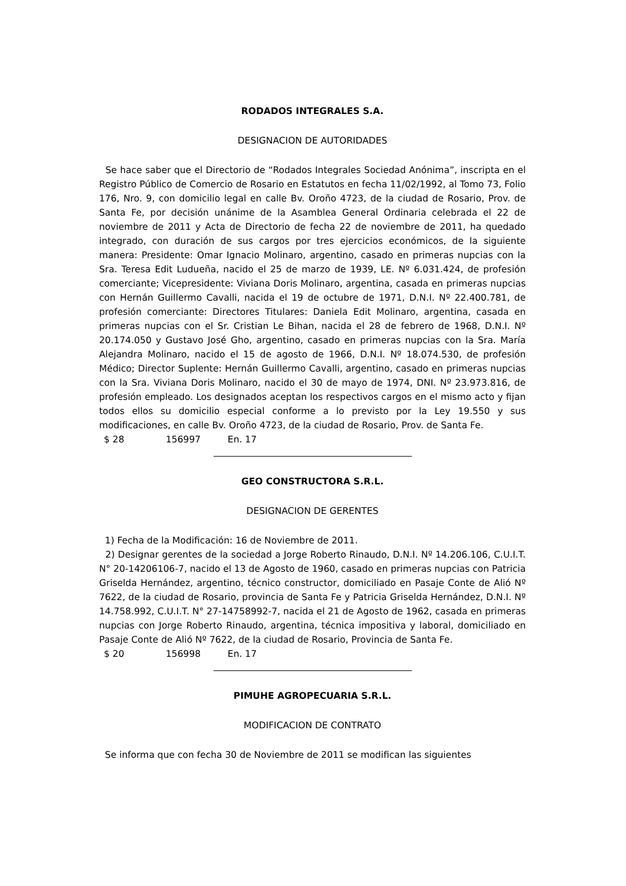RODADOS INTEGRALES S.A.
DESIGNACION DE AUTORIDADES
Se hace saber que el Directorio de “Rodados Integrales Sociedad Anónima”, inscripta en el Registro Público de Comercio de Rosario en Estatutos en fecha 11/02/1992, al Tomo 73, Folio 176, Nro. 9, con domicilio legal en calle Bv. Oroño 4723, de la ciudad de Rosario, Prov. de Santa Fe, por decisión unánime de la Asamblea General Ordinaria celebrada el 22 de noviembre de 2011 y Acta de Directorio de fecha 22 de noviembre de 2011, ha quedado integrado, con duración de sus cargos por tres ejercicios económicos, de la siguiente manera: Presidente: Omar Ignacio Molinaro, argentino, casado en primeras nupcias con la Sra. Teresa Edit Ludueña, nacido el 25 de marzo de 1939, LE. Nº 6.031.424, de profesión comerciante; Vicepresidente: Viviana Doris Molinaro, argentina, casada en primeras nupcias con Hernán Guillermo Cavalli, nacida el 19 de octubre de 1971, D.N.I. Nº 22.400.781, de profesión comerciante: Directores Titulares: Daniela Edit Molinaro, argentina, casada en primeras nupcias con el Sr. Cristian Le Bihan, nacida el 28 de febrero de 1968, D.N.I. Nº 20.174.050 y Gustavo José Gho, argentino, casado en primeras nupcias con la Sra. María Alejandra Molinaro, nacido el 15 de agosto de 1966, D.N.I. Nº 18.074.530, de profesión Médico; Director Suplente: Hernán Guillermo Cavalli, argentino, casado en primeras nupcias con la Sra. Viviana Doris Molinaro, nacido el 30 de mayo de 1974, DNI. Nº 23.973.816, de profesión empleado. Los designados aceptan los respectivos cargos en el mismo acto y fijan todos ellos su domicilio especial conforme a lo previsto por la Ley 19.550 y sus modificaciones, en calle Bv. Oroño 4723, de la ciudad de Rosario, Prov. de Santa Fe.
$ 28 156997 En. 17
GEO CONSTRUCTORA S.R.L.
DESIGNACION DE GERENTES
1) Fecha de la Modificación: 16 de Noviembre de 2011.
2) Designar gerentes de la sociedad a Jorge Roberto Rinaudo, D.N.I. Nº 14.206.106, C.U.I.T. N° 20-14206106-7, nacido el 13 de Agosto de 1960, casado en primeras nupcias con Patricia Griselda Hernández, argentino, técnico constructor, domiciliado en Pasaje Conte de Alió Nº 7622, de la ciudad de Rosario, provincia de Santa Fe y Patricia Griselda Hernández, D.N.I. Nº 14.758.992, C.U.I.T. N° 27-14758992-7, nacida el 21 de Agosto de 1962, casada en primeras nupcias con Jorge Roberto Rinaudo, argentina, técnica impositiva y laboral, domiciliado en Pasaje Conte de Alió Nº 7622, de la ciudad de Rosario, Provincia de Santa Fe.
$ 20 156998 En. 17
PIMUHE AGROPECUARIA S.R.L.
MODIFICACION DE CONTRATO
Se informa que con fecha 30 de Noviembre de 2011 se modifican las siguientes